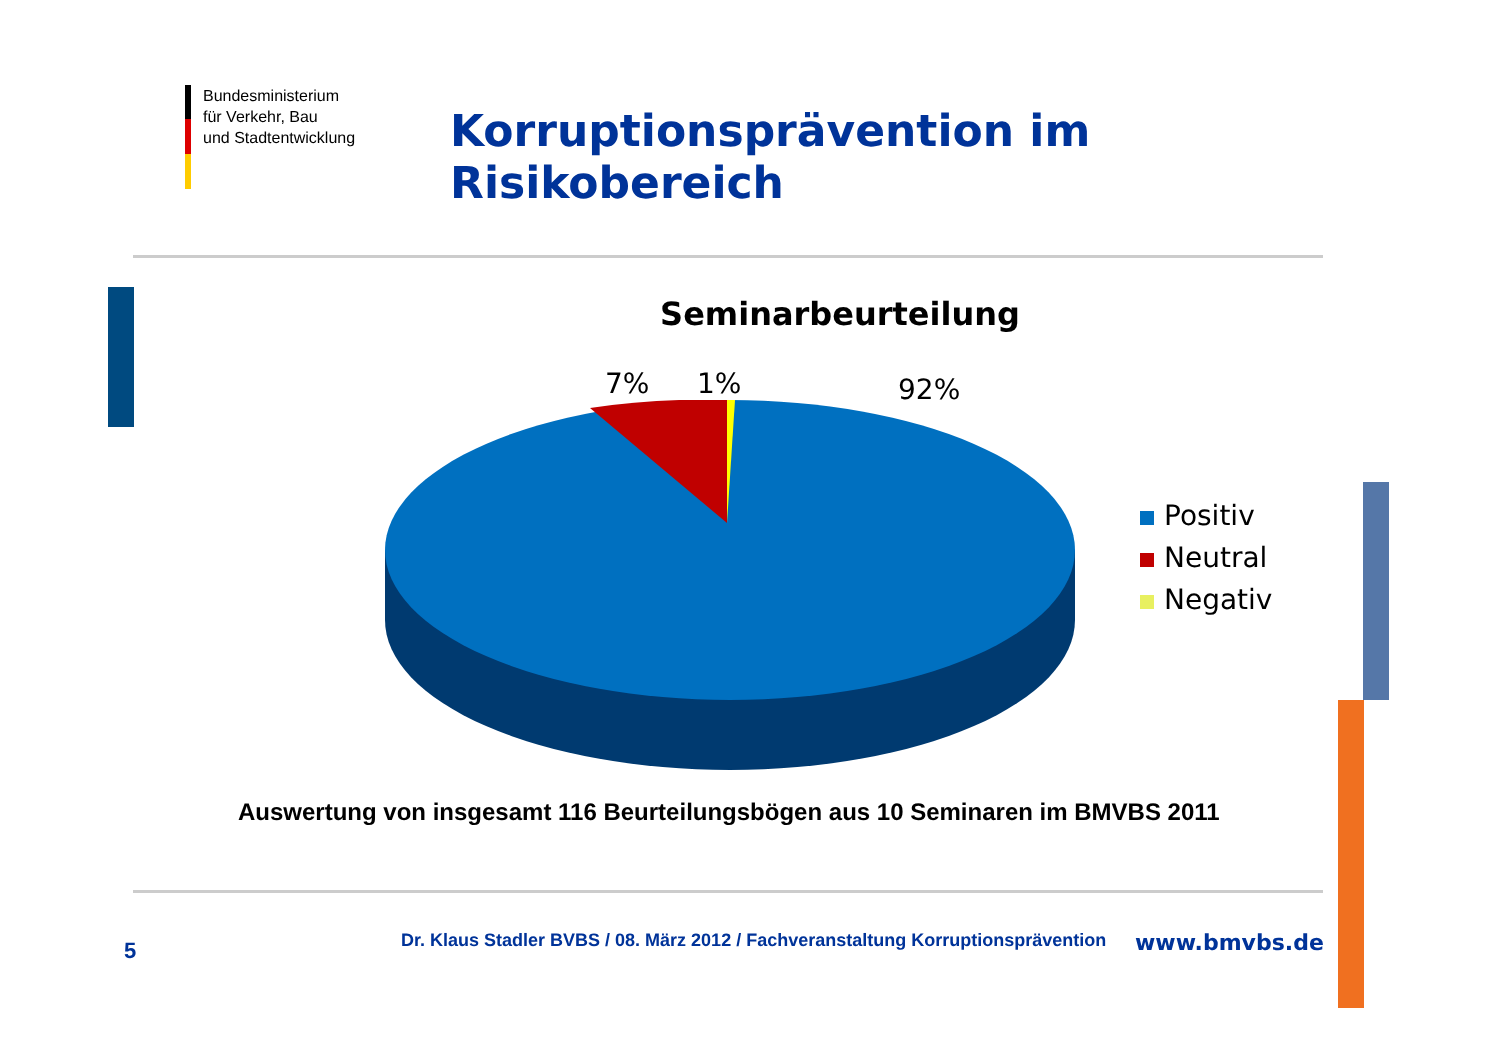Bundesministerium
für Verkehr, Bau
und Stadtentwicklung
Korruptionsprävention im
Risikobereich
Seminarbeurteilung
7% 1% 92%
Positiv
Neutral
Negativ
Auswertung von insgesamt 116 Beurteilungsbögen aus 10 Seminaren im BMVBS 2011
5
Dr. Klaus Stadler BVBS / 08. März 2012 / Fachveranstaltung Korruptionsprävention
www.bmvbs.de